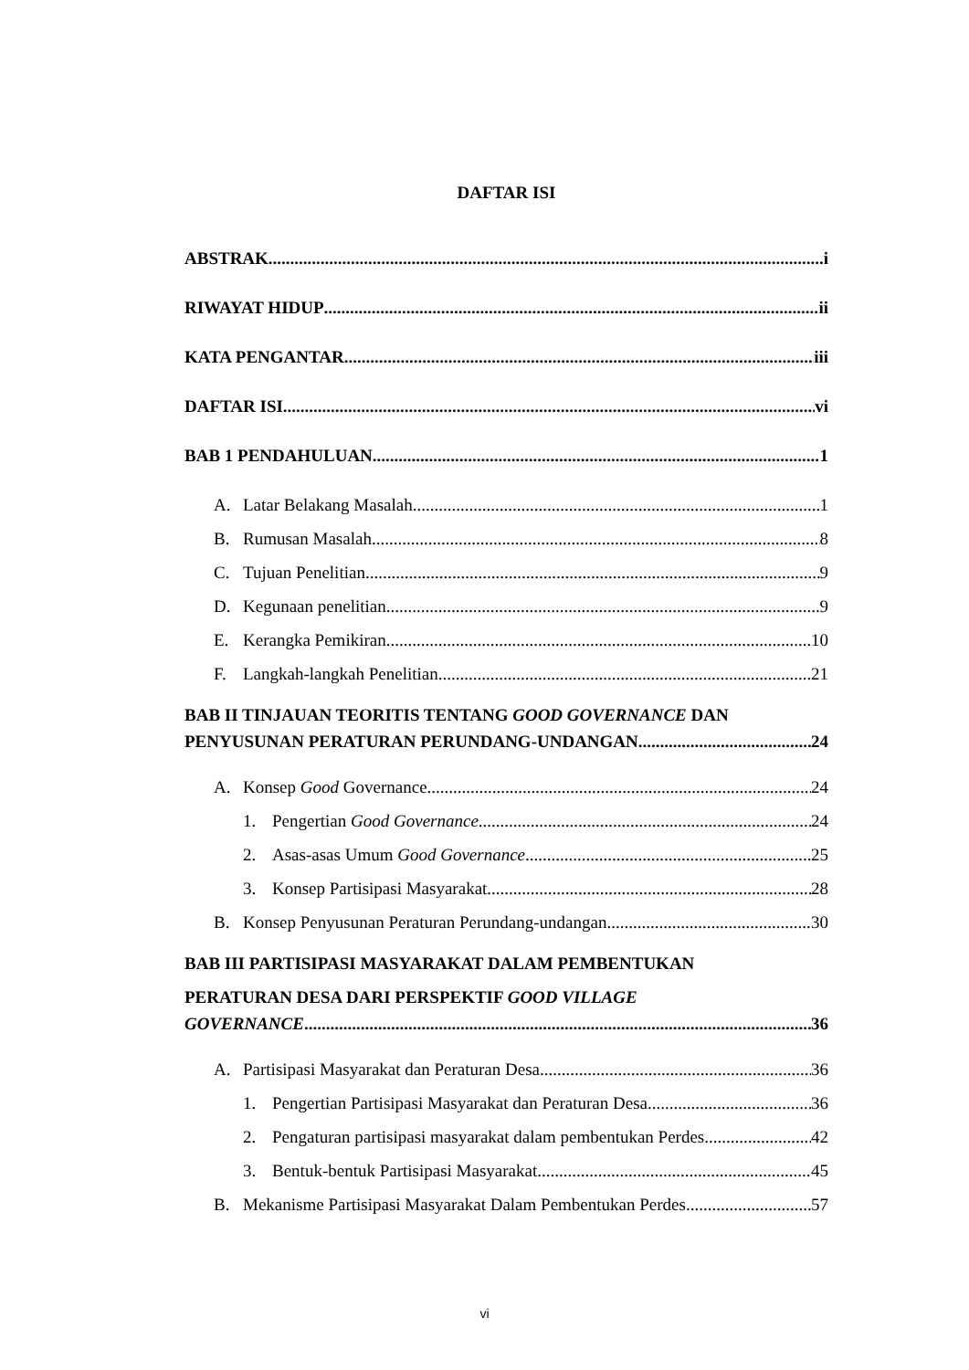DAFTAR ISI
ABSTRAK i
RIWAYAT HIDUP ii
KATA PENGANTAR iii
DAFTAR ISI vi
BAB 1 PENDAHULUAN 1
A. Latar Belakang Masalah 1
B. Rumusan Masalah 8
C. Tujuan Penelitian 9
D. Kegunaan penelitian 9
E. Kerangka Pemikiran 10
F. Langkah-langkah Penelitian 21
BAB II TINJAUAN TEORITIS TENTANG GOOD GOVERNANCE DAN
PENYUSUNAN PERATURAN PERUNDANG-UNDANGAN 24
A. Konsep Good Governance 24
1. Pengertian Good Governance 24
2. Asas-asas Umum Good Governance 25
3. Konsep Partisipasi Masyarakat 28
B. Konsep Penyusunan Peraturan Perundang-undangan 30
BAB III PARTISIPASI MASYARAKAT DALAM PEMBENTUKAN
PERATURAN DESA DARI PERSPEKTIF GOOD VILLAGE
GOVERNANCE 36
A. Partisipasi Masyarakat dan Peraturan Desa 36
1. Pengertian Partisipasi Masyarakat dan Peraturan Desa 36
2. Pengaturan partisipasi masyarakat dalam pembentukan Perdes 42
3. Bentuk-bentuk Partisipasi Masyarakat 45
B. Mekanisme Partisipasi Masyarakat Dalam Pembentukan Perdes 57
vi